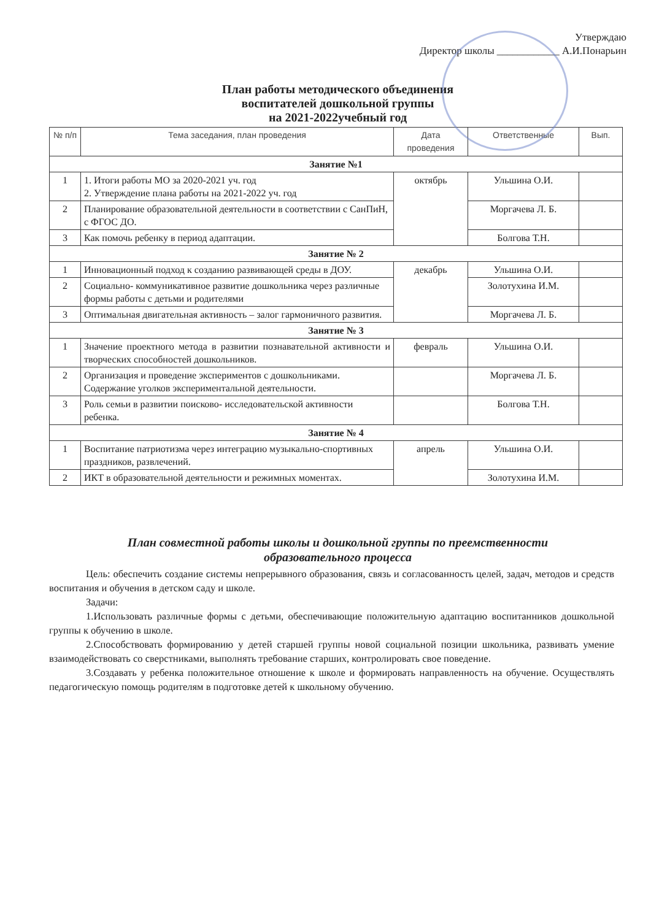Утверждаю
Директор школы ____________ А.И.Понарьин
План работы методического объединения
воспитателей дошкольной группы
на 2021-2022учебный год
| № п/п | Тема заседания, план проведения | Дата проведения | Ответственные | Вып. |
| --- | --- | --- | --- | --- |
| Занятие №1 | | | | |
| 1 | 1. Итоги работы МО за 2020-2021 уч. год 2. Утверждение плана работы на 2021-2022 уч. год | октябрь | Ульшина О.И. | |
| 2 | Планирование образовательной деятельности в соответствии с СанПиН, с ФГОС ДО. | | Моргачева Л. Б. | |
| 3 | Как помочь ребенку в период адаптации. | | Болгова Т.Н. | |
| Занятие № 2 | | | | |
| 1 | Инновационный подход к созданию развивающей среды в ДОУ. | декабрь | Ульшина О.И. | |
| 2 | Социально- коммуникативное развитие дошкольника через различные формы работы с детьми и родителями | | Золотухина И.М. | |
| 3 | Оптимальная двигательная активность – залог гармоничного развития. | | Моргачева Л. Б. | |
| Занятие № 3 | | | | |
| 1 | Значение проектного метода в развитии познавательной активности и творческих способностей дошкольников. | февраль | Ульшина О.И. | |
| 2 | Организация и проведение экспериментов с дошкольниками. Содержание уголков экспериментальной деятельности. | | Моргачева Л. Б. | |
| 3 | Роль семьи в развитии поисково- исследовательской активности ребенка. | | Болгова Т.Н. | |
| Занятие № 4 | | | | |
| 1 | Воспитание патриотизма через интеграцию музыкально-спортивных праздников, развлечений. | апрель | Ульшина О.И. | |
| 2 | ИКТ в образовательной деятельности и режимных моментах. | | Золотухина И.М. | |
План совместной работы школы и дошкольной группы по преемственности
образовательного процесса
Цель: обеспечить создание системы непрерывного образования, связь и согласованность целей, задач, методов и средств воспитания и обучения в детском саду и школе.
Задачи:
1.Использовать различные формы с детьми, обеспечивающие положительную адаптацию воспитанников дошкольной группы к обучению в школе.
2.Способствовать формированию у детей старшей группы новой социальной позиции школьника, развивать умение взаимодействовать со сверстниками, выполнять требование старших, контролировать свое поведение.
3.Создавать у ребенка положительное отношение к школе и формировать направленность на обучение. Осуществлять педагогическую помощь родителям в подготовке детей к школьному обучению.